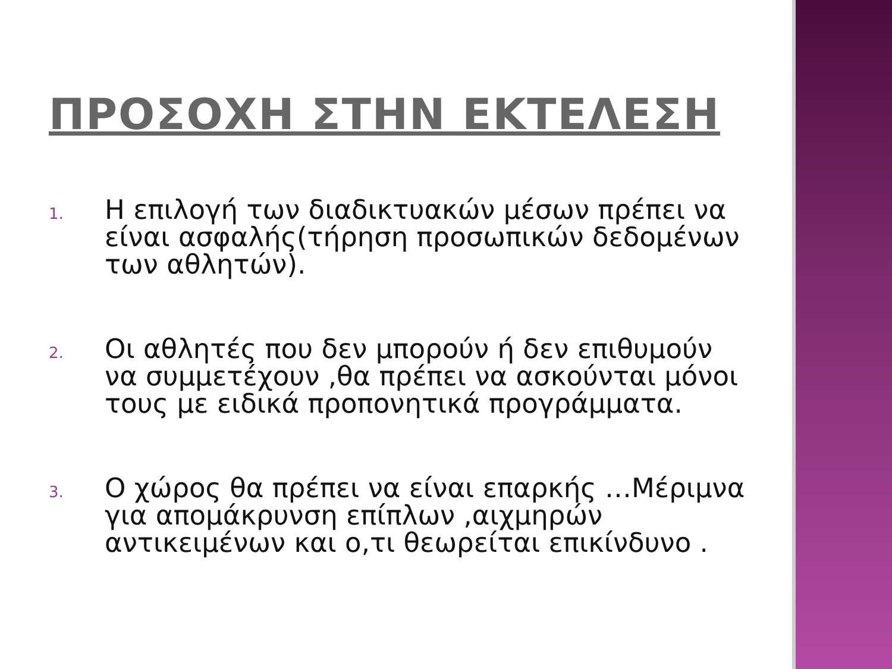ΠΡΟΣΟΧΗ ΣΤΗΝ ΕΚΤΕΛΕΣΗ
1. Η επιλογή των διαδικτυακών μέσων πρέπει να είναι ασφαλής(τήρηση προσωπικών δεδομένων των αθλητών).
2. Οι αθλητές που δεν μπορούν ή δεν επιθυμούν να συμμετέχουν ,θα πρέπει να ασκούνται μόνοι τους με ειδικά προπονητικά προγράμματα.
3. Ο χώρος θα πρέπει να είναι επαρκής …Μέριμνα για απομάκρυνση επίπλων ,αιχμηρών αντικειμένων και ο,τι θεωρείται επικίνδυνο .